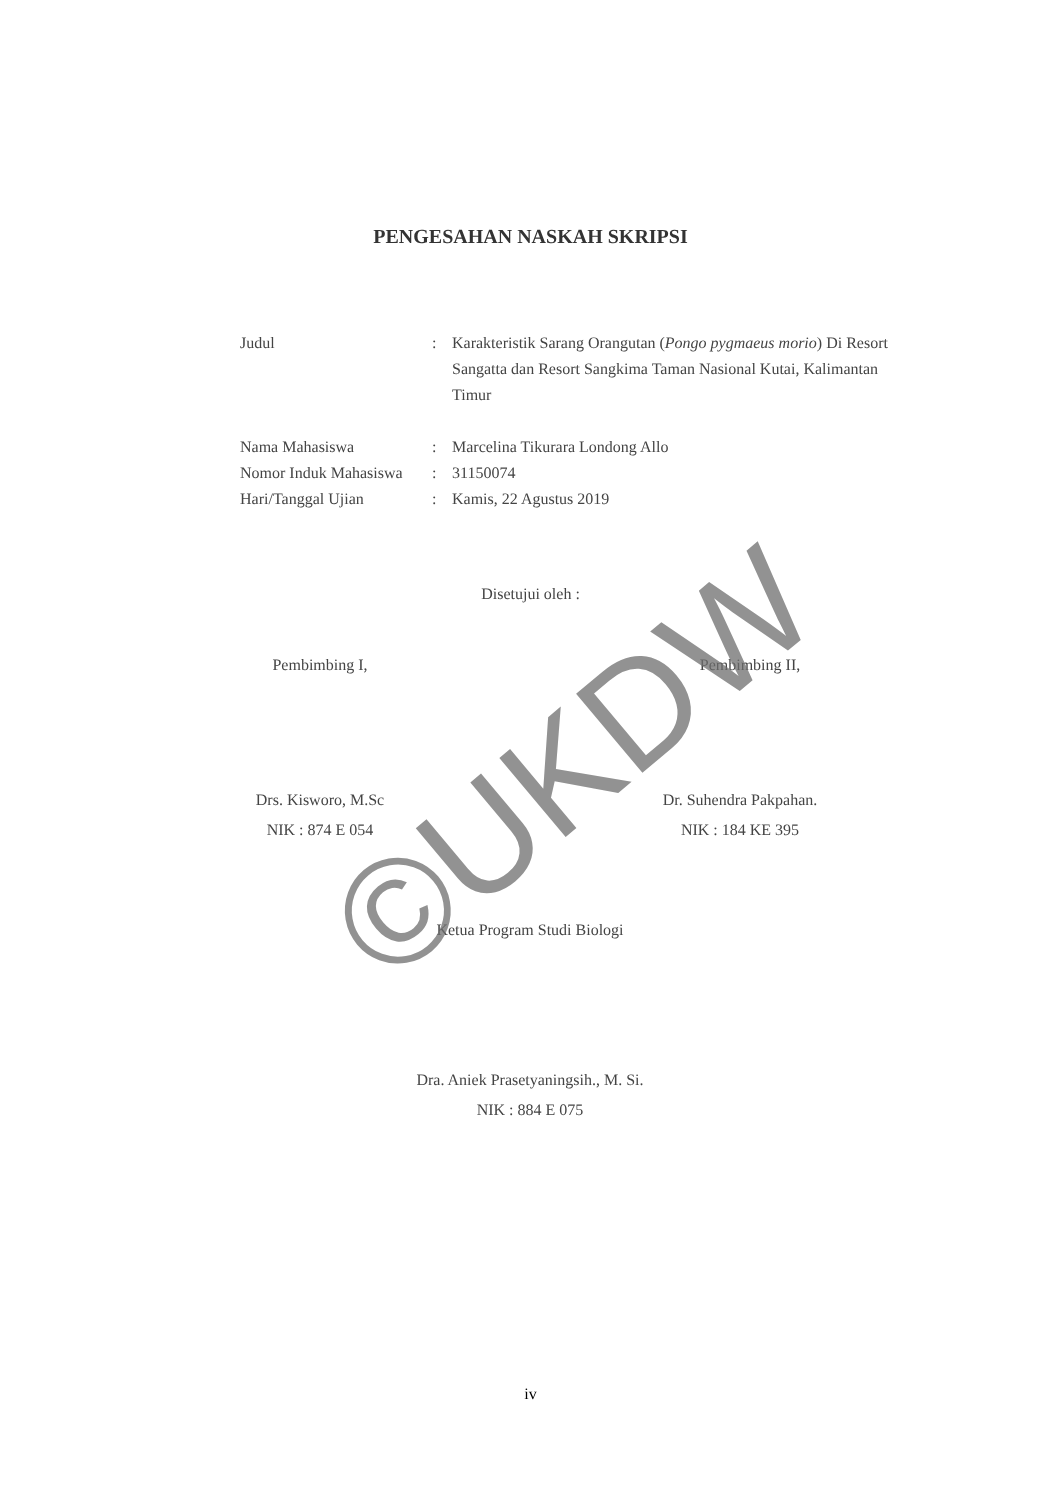PENGESAHAN NASKAH SKRIPSI
Judul : Karakteristik Sarang Orangutan (Pongo pygmaeus morio) Di Resort Sangatta dan Resort Sangkima Taman Nasional Kutai, Kalimantan Timur
Nama Mahasiswa : Marcelina Tikurara Londong Allo
Nomor Induk Mahasiswa
: 31150074
Hari/Tanggal Ujian : Kamis, 22 Agustus 2019
Disetujui oleh :
Pembimbing I, Pembimbing II,
Drs. Kisworo, M.Sc
NIK : 874 E 054
Dr. Suhendra Pakpahan.
NIK : 184 KE 395
Ketua Program Studi Biologi
Dra. Aniek Prasetyaningsih., M. Si.
NIK : 884 E 075
©UKDW
iv